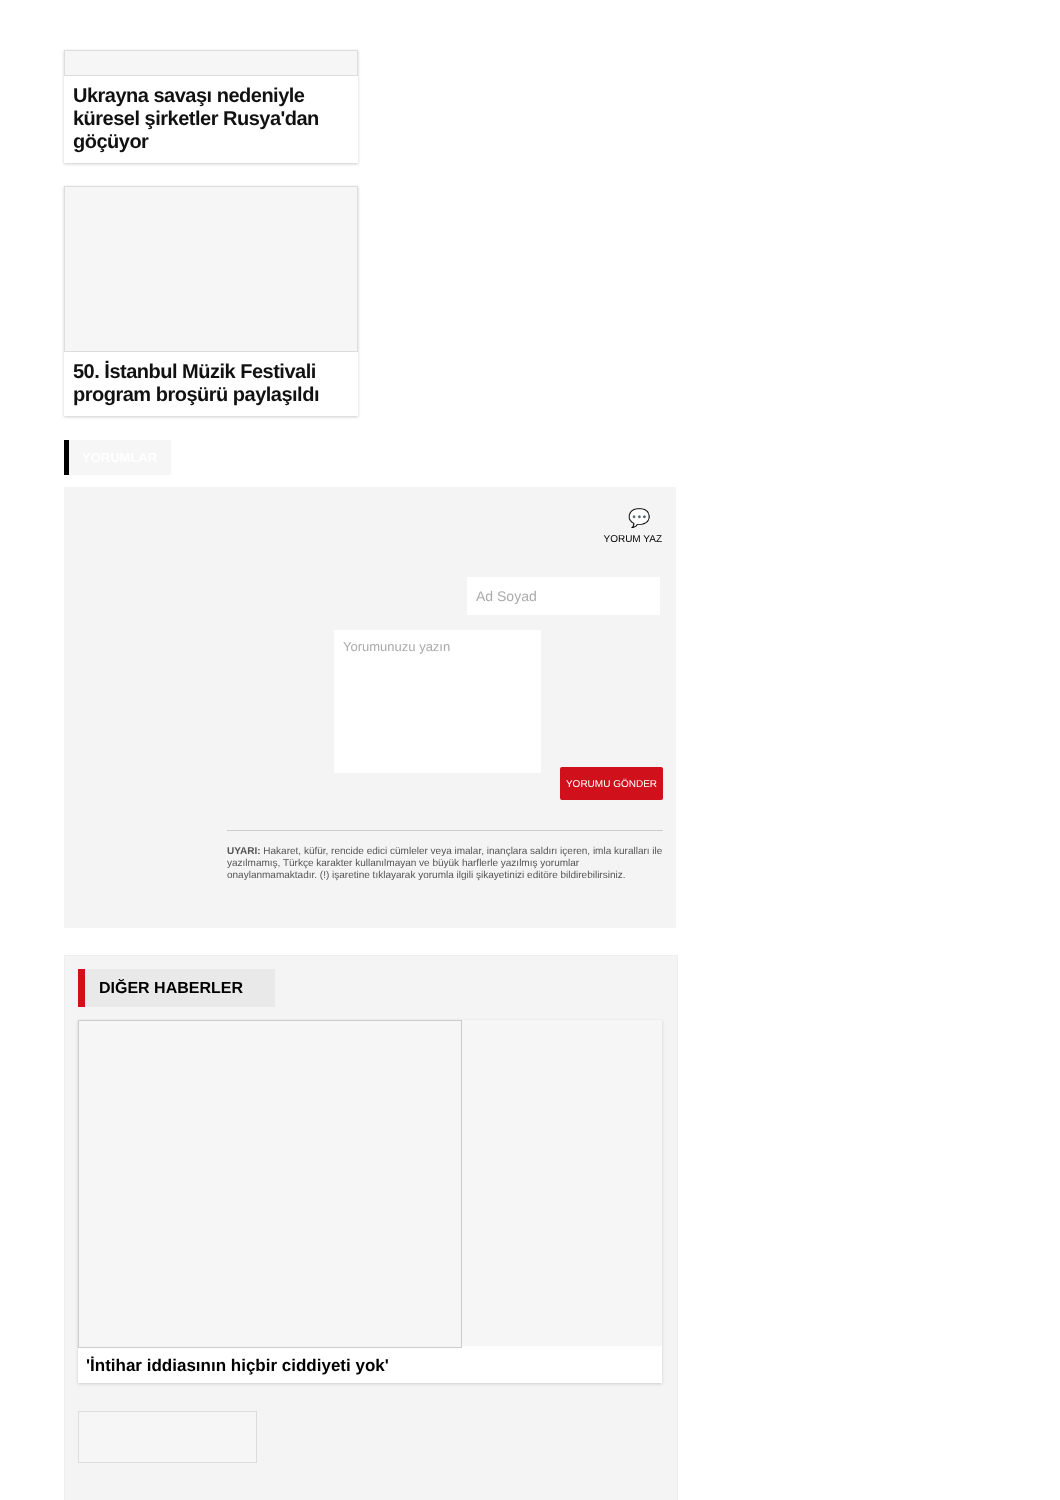Ukrayna savaşı nedeniyle küresel şirketler Rusya'dan göçüyor
50. İstanbul Müzik Festivali program broşürü paylaşıldı
YORUMLAR
💬
YORUM YAZ
Ad Soyad
Yorumunuzu yazın
YORUMU GÖNDER
UYARI: Hakaret, küfür, rencide edici cümleler veya imalar, inançlara saldırı içeren, imla kuralları ile yazılmamış, Türkçe karakter kullanılmayan ve büyük harflerle yazılmış yorumlar onaylanmamaktadır. (!) işaretine tıklayarak yorumla ilgili şikayetinizi editöre bildirebilirsiniz.
DIĞER HABERLER
'İntihar iddiasının hiçbir ciddiyeti yok'